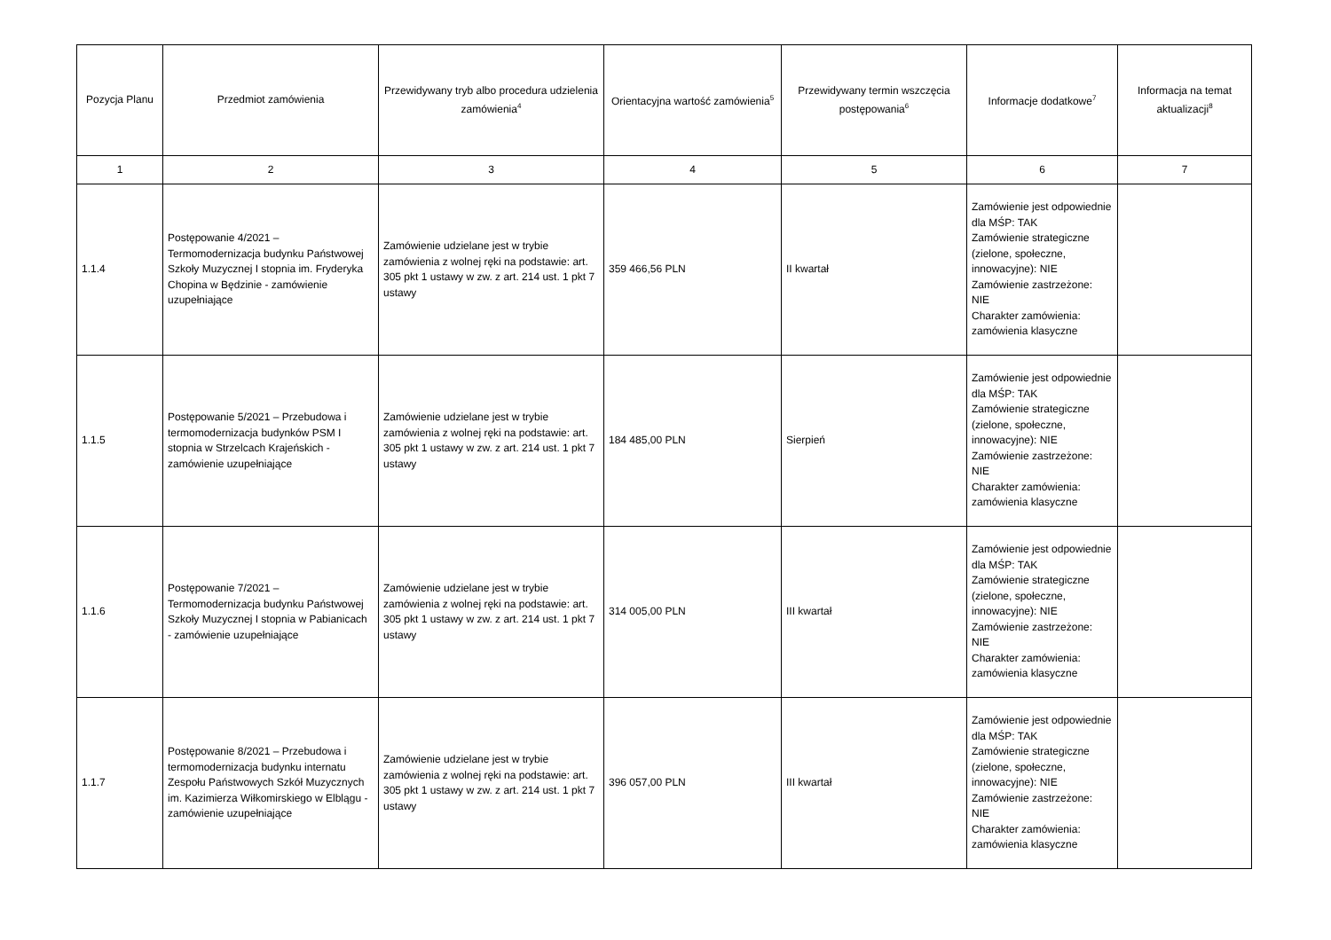| Pozycja Planu | Przedmiot zamówienia | Przewidywany tryb albo procedura udzielenia zamówienia<sup>4</sup> | Orientacyjna wartość zamówienia<sup>5</sup> | Przewidywany termin wszczęcia postępowania<sup>6</sup> | Informacje dodatkowe<sup>7</sup> | Informacja na temat aktualizacji<sup>8</sup> |
| --- | --- | --- | --- | --- | --- | --- |
| 1 | 2 | 3 | 4 | 5 | 6 | 7 |
| 1.1.4 | Postępowanie 4/2021 – Termomodernizacja budynku Państwowej Szkoły Muzycznej I stopnia im. Fryderyka Chopina w Będzinie - zamówienie uzupełniające | Zamówienie udzielane jest w trybie zamówienia z wolnej ręki na podstawie: art. 305 pkt 1 ustawy w zw. z art. 214 ust. 1 pkt 7 ustawy | 359 466,56 PLN | II kwartał | Zamówienie jest odpowiednie dla MŚP: TAK Zamówienie strategiczne (zielone, społeczne, innowacyjne): NIE Zamówienie zastrzeżone: NIE Charakter zamówienia: zamówienia klasyczne | |
| 1.1.5 | Postępowanie 5/2021 – Przebudowa i termomodernizacja budynków PSM I stopnia w Strzelcach Krajeńskich - zamówienie uzupełniające | Zamówienie udzielane jest w trybie zamówienia z wolnej ręki na podstawie: art. 305 pkt 1 ustawy w zw. z art. 214 ust. 1 pkt 7 ustawy | 184 485,00 PLN | Sierpień | Zamówienie jest odpowiednie dla MŚP: TAK Zamówienie strategiczne (zielone, społeczne, innowacyjne): NIE Zamówienie zastrzeżone: NIE Charakter zamówienia: zamówienia klasyczne | |
| 1.1.6 | Postępowanie 7/2021 – Termomodernizacja budynku Państwowej Szkoły Muzycznej I stopnia w Pabianicach - zamówienie uzupełniające | Zamówienie udzielane jest w trybie zamówienia z wolnej ręki na podstawie: art. 305 pkt 1 ustawy w zw. z art. 214 ust. 1 pkt 7 ustawy | 314 005,00 PLN | III kwartał | Zamówienie jest odpowiednie dla MŚP: TAK Zamówienie strategiczne (zielone, społeczne, innowacyjne): NIE Zamówienie zastrzeżone: NIE Charakter zamówienia: zamówienia klasyczne | |
| 1.1.7 | Postępowanie 8/2021 – Przebudowa i termomodernizacja budynku internatu Zespołu Państwowych Szkół Muzycznych im. Kazimierza Wiłkomirskiego w Elblągu - zamówienie uzupełniające | Zamówienie udzielane jest w trybie zamówienia z wolnej ręki na podstawie: art. 305 pkt 1 ustawy w zw. z art. 214 ust. 1 pkt 7 ustawy | 396 057,00 PLN | III kwartał | Zamówienie jest odpowiednie dla MŚP: TAK Zamówienie strategiczne (zielone, społeczne, innowacyjne): NIE Zamówienie zastrzeżone: NIE Charakter zamówienia: zamówienia klasyczne | |